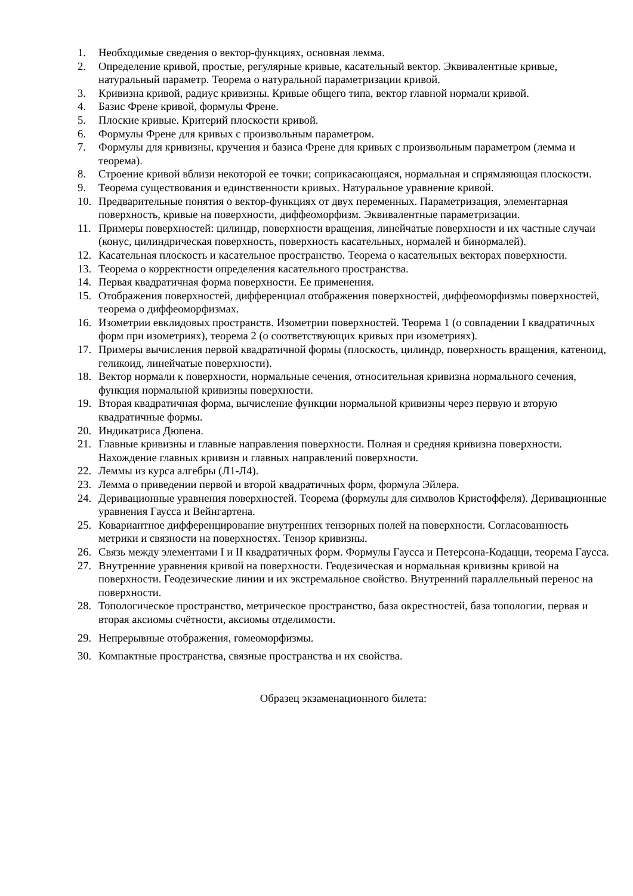1. Необходимые сведения о вектор-функциях, основная лемма.
2. Определение кривой, простые, регулярные кривые, касательный вектор. Эквивалентные кривые, натуральный параметр. Теорема о натуральной параметризации кривой.
3. Кривизна кривой, радиус кривизны. Кривые общего типа, вектор главной нормали кривой.
4. Базис Френе кривой, формулы Френе.
5. Плоские кривые. Критерий плоскости кривой.
6. Формулы Френе для кривых с произвольным параметром.
7. Формулы для кривизны, кручения и базиса Френе для кривых с произвольным параметром (лемма и теорема).
8. Строение кривой вблизи некоторой ее точки; соприкасающаяся, нормальная и спрямляющая плоскости.
9. Теорема существования и единственности кривых. Натуральное уравнение кривой.
10. Предварительные понятия о вектор-функциях от двух переменных. Параметризация, элементарная поверхность, кривые на поверхности, диффеоморфизм. Эквивалентные параметризации.
11. Примеры поверхностей: цилиндр, поверхности вращения, линейчатые поверхности и их частные случаи (конус, цилиндрическая поверхность, поверхность касательных, нормалей и бинормалей).
12. Касательная плоскость и касательное пространство. Теорема о касательных векторах поверхности.
13. Теорема о корректности определения касательного пространства.
14. Первая квадратичная форма поверхности. Ее применения.
15. Отображения поверхностей, дифференциал отображения поверхностей, диффеоморфизмы поверхностей, теорема о диффеоморфизмах.
16. Изометрии евклидовых пространств. Изометрии поверхностей. Теорема 1 (о совпадении I квадратичных форм при изометриях), теорема 2 (о соответствующих кривых при изометриях).
17. Примеры вычисления первой квадратичной формы (плоскость, цилиндр, поверхность вращения, катеноид, геликоид, линейчатые поверхности).
18. Вектор нормали к поверхности, нормальные сечения, относительная кривизна нормального сечения, функция нормальной кривизны поверхности.
19. Вторая квадратичная форма, вычисление функции нормальной кривизны через первую и вторую квадратичные формы.
20. Индикатриса Дюпена.
21. Главные кривизны и главные направления поверхности. Полная и средняя кривизна поверхности. Нахождение главных кривизн и главных направлений поверхности.
22. Леммы из курса алгебры (Л1-Л4).
23. Лемма о приведении первой и второй квадратичных форм, формула Эйлера.
24. Деривационные уравнения поверхностей. Теорема (формулы для символов Кристоффеля). Деривационные уравнения Гаусса и Вейнгартена.
25. Ковариантное дифференцирование внутренних тензорных полей на поверхности. Согласованность метрики и связности на поверхностях. Тензор кривизны.
26. Связь между элементами I и II квадратичных форм. Формулы Гаусса и Петерсона-Кодацци, теорема Гаусса.
27. Внутренние уравнения кривой на поверхности. Геодезическая и нормальная кривизны кривой на поверхности. Геодезические линии и их экстремальное свойство. Внутренний параллельный перенос на поверхности.
28. Топологическое пространство, метрическое пространство, база окрестностей, база топологии, первая и вторая аксиомы счётности, аксиомы отделимости.
29. Непрерывные отображения, гомеоморфизмы.
30. Компактные пространства, связные пространства и их свойства.
Образец экзаменационного билета: